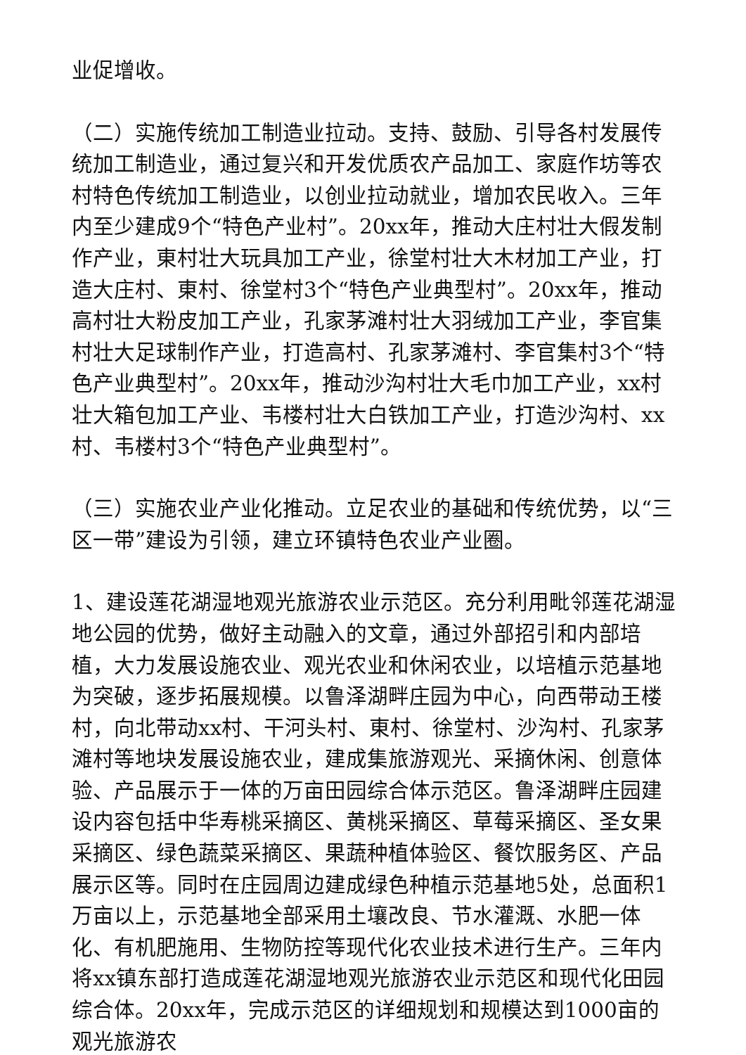业促增收。
（二）实施传统加工制造业拉动。支持、鼓励、引导各村发展传统加工制造业，通过复兴和开发优质农产品加工、家庭作坊等农村特色传统加工制造业，以创业拉动就业，增加农民收入。三年内至少建成9个“特色产业村”。20xx年，推动大庄村壮大假发制作产业，東村壮大玩具加工产业，徐堂村壮大木材加工产业，打造大庄村、東村、徐堂村3个“特色产业典型村”。20xx年，推动高村壮大粉皮加工产业，孔家茅滩村壮大羽绒加工产业，李官集村壮大足球制作产业，打造高村、孔家茅滩村、李官集村3个“特色产业典型村”。20xx年，推动沙沟村壮大毛巾加工产业，xx村壮大箱包加工产业、韦楼村壮大白铁加工产业，打造沙沟村、xx村、韦楼村3个“特色产业典型村”。
（三）实施农业产业化推动。立足农业的基础和传统优势，以“三区一带”建设为引领，建立环镇特色农业产业圈。
1、建设莲花湖湿地观光旅游农业示范区。充分利用毗邻莲花湖湿地公园的优势，做好主动融入的文章，通过外部招引和内部培植，大力发展设施农业、观光农业和休闲农业，以培植示范基地为突破，逐步拓展规模。以鲁泽湖畔庄园为中心，向西带动王楼村，向北带动xx村、干河头村、東村、徐堂村、沙沟村、孔家茅滩村等地块发展设施农业，建成集旅游观光、采摘休闲、创意体验、产品展示于一体的万亩田园综合体示范区。鲁泽湖畔庄园建设内容包括中华寿桃采摘区、黄桃采摘区、草莓采摘区、圣女果采摘区、绿色蔬菜采摘区、果蔬种植体验区、餐饮服务区、产品展示区等。同时在庄园周边建成绿色种植示范基地5处，总面积1万亩以上，示范基地全部采用土壤改良、节水灌溉、水肥一体化、有机肥施用、生物防控等现代化农业技术进行生产。三年内将xx镇东部打造成莲花湖湿地观光旅游农业示范区和现代化田园综合体。20xx年，完成示范区的详细规划和规模达到1000亩的观光旅游农